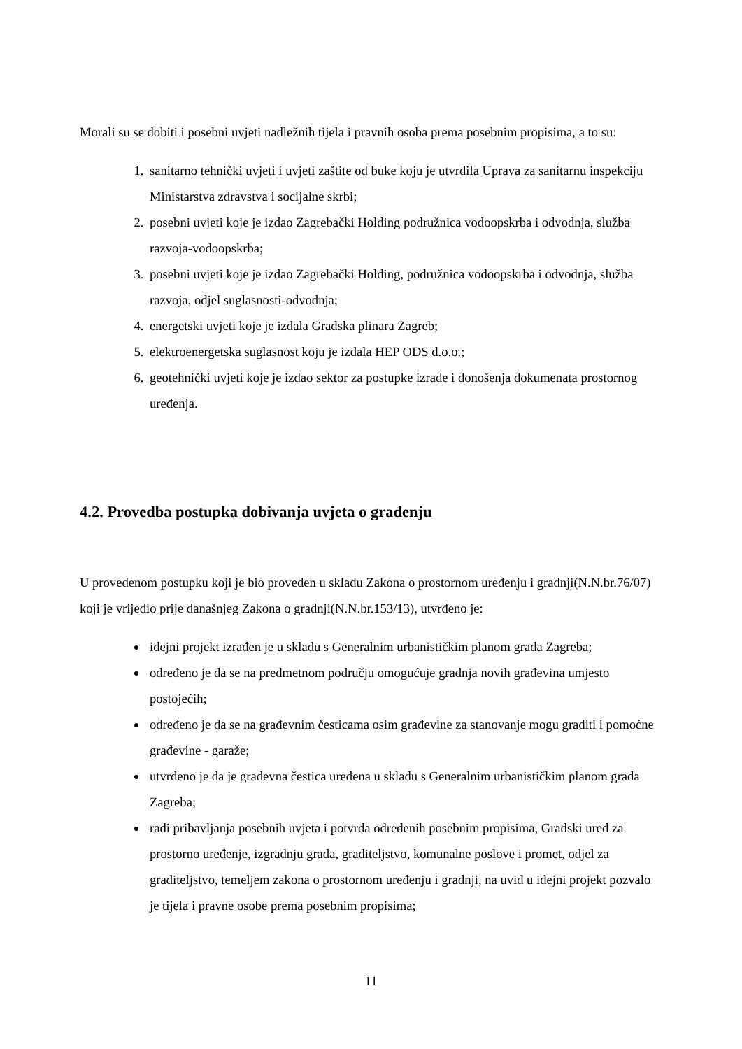Morali su se dobiti i posebni uvjeti nadležnih tijela i pravnih osoba prema posebnim propisima, a to su:
1. sanitarno tehnički uvjeti i uvjeti zaštite od buke koju je utvrdila Uprava za sanitarnu inspekciju Ministarstva zdravstva i socijalne skrbi;
2. posebni uvjeti koje je izdao Zagrebački Holding podružnica vodoopskrba i odvodnja, služba razvoja-vodoopskrba;
3. posebni uvjeti koje je izdao Zagrebački Holding, podružnica vodoopskrba i odvodnja, služba razvoja, odjel suglasnosti-odvodnja;
4. energetski uvjeti koje je izdala Gradska plinara Zagreb;
5. elektroenergetska suglasnost koju je izdala HEP ODS d.o.o.;
6. geotehnički uvjeti koje je izdao sektor za postupke izrade i donošenja dokumenata prostornog uređenja.
4.2. Provedba postupka dobivanja uvjeta o građenju
U provedenom postupku koji je bio proveden u skladu Zakona o prostornom uređenju i gradnji(N.N.br.76/07) koji je vrijedio prije današnjeg Zakona o gradnji(N.N.br.153/13), utvrđeno je:
idejni projekt izrađen je u skladu s Generalnim urbanističkim planom grada Zagreba;
određeno je da se na predmetnom području omogućuje gradnja novih građevina umjesto postojećih;
određeno je da se na građevnim česticama osim građevine za stanovanje mogu graditi i pomoćne građevine - garaže;
utvrđeno je da je građevna čestica uređena u skladu s Generalnim urbanističkim planom grada Zagreba;
radi pribavljanja posebnih uvjeta i potvrda određenih posebnim propisima, Gradski ured za prostorno uređenje, izgradnju grada, graditeljstvo, komunalne poslove i promet, odjel za graditeljstvo, temeljem zakona o prostornom uređenju i gradnji, na uvid u idejni projekt pozvalo je tijela i pravne osobe prema posebnim propisima;
11